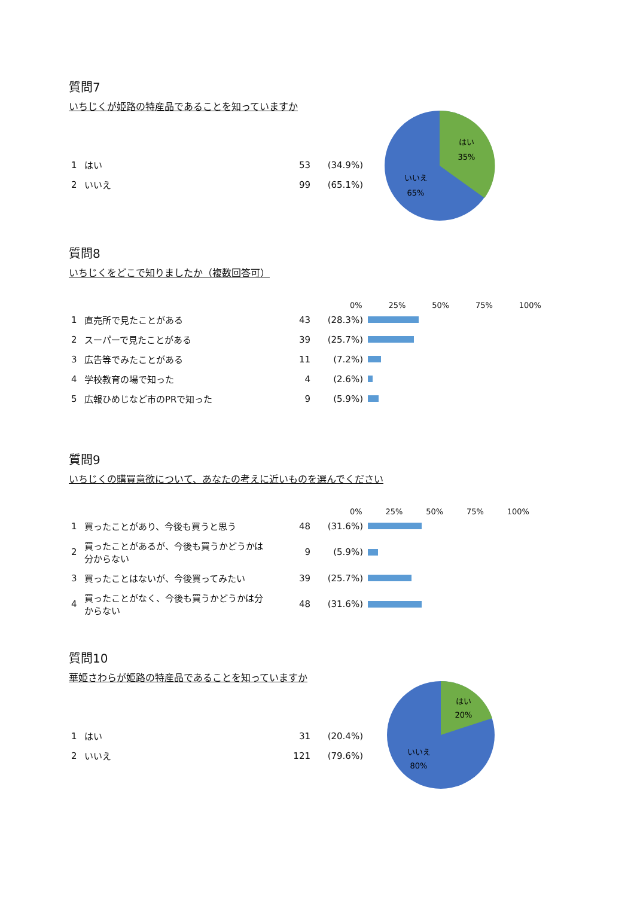質問7
いちじくが姫路の特産品であることを知っていますか
| 1 | はい | 53 | (34.9%) |
| 2 | いいえ | 99 | (65.1%) |
はい
35%
いいえ
65%
質問8
いちじくをどこで知りましたか（複数回答可）
0% 25% 50% 75% 100%
| 1 | 直売所で見たことがある | 43 | (28.3%) | |
| 2 | スーパーで見たことがある | 39 | (25.7%) | |
| 3 | 広告等でみたことがある | 11 | (7.2%) | |
| 4 | 学校教育の場で知った | 4 | (2.6%) | |
| 5 | 広報ひめじなど市のPRで知った | 9 | (5.9%) | |
質問9
いちじくの購買意欲について、あなたの考えに近いものを選んでください
0% 25% 50% 75% 100%
| 1 | 買ったことがあり、今後も買うと思う | 48 | (31.6%) | |
| 2 | 買ったことがあるが、今後も買うかどうかは分からない | 9 | (5.9%) | |
| 3 | 買ったことはないが、今後買ってみたい | 39 | (25.7%) | |
| 4 | 買ったことがなく、今後も買うかどうかは分からない | 48 | (31.6%) | |
質問10
華姫さわらが姫路の特産品であることを知っていますか
| 1 | はい | 31 | (20.4%) |
| 2 | いいえ | 121 | (79.6%) |
はい
20%
いいえ
80%